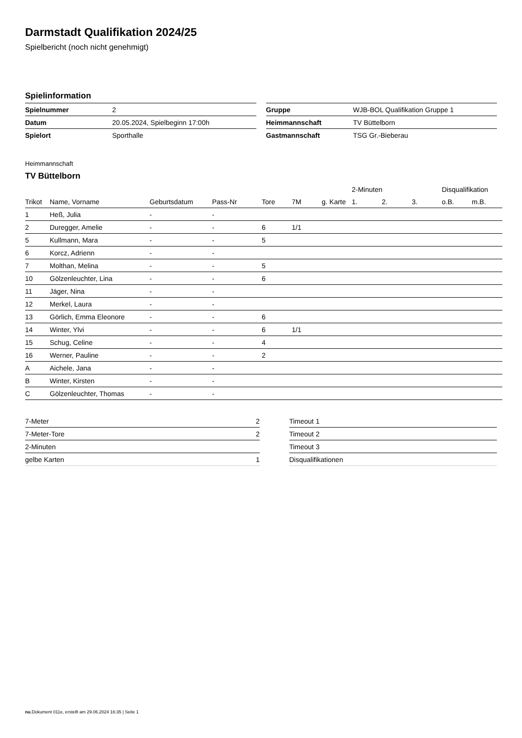Darmstadt Qualifikation 2024/25
Spielbericht (noch nicht genehmigt)
Spielinformation
| Spielnummer | 2 |
| Datum | 20.05.2024, Spielbeginn 17:00h |
| Spielort | Sporthalle |
| Gruppe | WJB-BOL Qualifikation Gruppe 1 |
| Heimmannschaft | TV Büttelborn |
| Gastmannschaft | TSG Gr.-Bieberau |
Heimmannschaft
TV Büttelborn
| | | | | | | | 2-Minuten | | | Disqualifikation | |
| --- | --- | --- | --- | --- | --- | --- | --- | --- | --- | --- | --- |
| Trikot | Name, Vorname | Geburtsdatum | Pass-Nr | Tore | 7M | g. Karte | 1. | 2. | 3. | o.B. | m.B. |
| 1 | Heß, Julia | - | - | | | | | | | | |
| 2 | Duregger, Amelie | - | - | 6 | 1/1 | | | | | | |
| 5 | Kullmann, Mara | - | - | 5 | | | | | | | |
| 6 | Korcz, Adrienn | - | - | | | | | | | | |
| 7 | Molthan, Melina | - | - | 5 | | | | | | | |
| 10 | Gölzenleuchter, Lina | - | - | 6 | | | | | | | |
| 11 | Jäger, Nina | - | - | | | | | | | | |
| 12 | Merkel, Laura | - | - | | | | | | | | |
| 13 | Görlich, Emma Eleonore | - | - | 6 | | | | | | | |
| 14 | Winter, Ylvi | - | - | 6 | 1/1 | | | | | | |
| 15 | Schug, Celine | - | - | 4 | | | | | | | |
| 16 | Werner, Pauline | - | - | 2 | | | | | | | |
| A | Aichele, Jana | - | - | | | | | | | | |
| B | Winter, Kirsten | - | - | | | | | | | | |
| C | Gölzenleuchter, Thomas | - | - | | | | | | | | |
| 7-Meter | 2 |
| 7-Meter-Tore | 2 |
| 2-Minuten | |
| gelbe Karten | 1 |
| Timeout 1 |
| Timeout 2 |
| Timeout 3 |
| Disqualifikationen |
nu.Dokument 011e, erstellt am 29.06.2024 16:35 | Seite 1